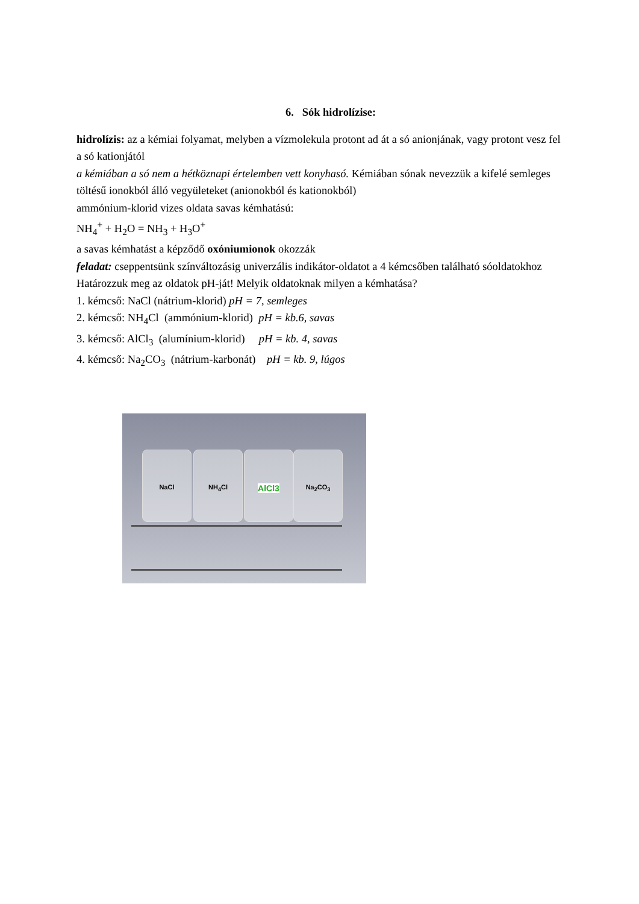6. Sók hidrolízise:
hidrolízis: az a kémiai folyamat, melyben a vízmolekula protont ad át a só anionjának, vagy protont vesz fel a só kationjától
a kémiában a só nem a hétköznapi értelemben vett konyhasó. Kémiában sónak nevezzük a kifelé semleges töltésű ionokból álló vegyületeket (anionokból és kationokból)
ammónium-klorid vizes oldata savas kémhatású:
NH<sub>4</sub><sup>+</sup> + H<sub>2</sub>O = NH<sub>3</sub> + H<sub>3</sub>O<sup>+</sup>
a savas kémhatást a képződő oxóniumionok okozzák
feladat: cseppentsünk színváltozásig univerzális indikátor-oldatot a 4 kémcsőben található sóoldatokhoz
Határozzuk meg az oldatok pH-ját! Melyik oldatoknak milyen a kémhatása?
1. kémcső: NaCl (nátrium-klorid) pH = 7, semleges
2. kémcső: NH<sub>4</sub>Cl (ammónium-klorid) pH = kb.6, savas
3. kémcső: AlCl<sub>3</sub> (alumínium-klorid) pH = kb. 4, savas
4. kémcső: Na<sub>2</sub>CO<sub>3</sub> (nátrium-karbonát) pH = kb. 9, lúgos
NaCl NH<sub>4</sub>Cl AlCl3 Na<sub>2</sub>CO<sub>3</sub>